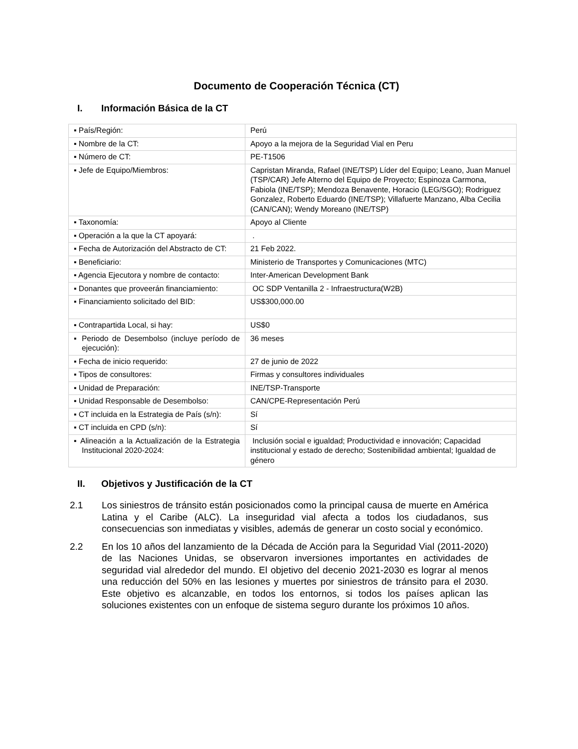Documento de Cooperación Técnica (CT)
I. Información Básica de la CT
| ▪ País/Región: | Perú |
| ▪ Nombre de la CT: | Apoyo a la mejora de la Seguridad Vial en Peru |
| ▪ Número de CT: | PE-T1506 |
| ▪ Jefe de Equipo/Miembros: | Capristan Miranda, Rafael (INE/TSP) Líder del Equipo; Leano, Juan Manuel (TSP/CAR) Jefe Alterno del Equipo de Proyecto; Espinoza Carmona, Fabiola (INE/TSP); Mendoza Benavente, Horacio (LEG/SGO); Rodriguez Gonzalez, Roberto Eduardo (INE/TSP); Villafuerte Manzano, Alba Cecilia (CAN/CAN); Wendy Moreano (INE/TSP) |
| ▪ Taxonomía: | Apoyo al Cliente |
| ▪ Operación a la que la CT apoyará: | . |
| ▪ Fecha de Autorización del Abstracto de CT: | 21 Feb 2022. |
| ▪ Beneficiario: | Ministerio de Transportes y Comunicaciones (MTC) |
| ▪ Agencia Ejecutora y nombre de contacto: | Inter-American Development Bank |
| ▪ Donantes que proveerán financiamiento: | OC SDP Ventanilla 2 - Infraestructura(W2B) |
| ▪ Financiamiento solicitado del BID: | US$300,000.00 |
| ▪ Contrapartida Local, si hay: | US$0 |
| ▪ Periodo de Desembolso (incluye período de ejecución): | 36 meses |
| ▪ Fecha de inicio requerido: | 27 de junio de 2022 |
| ▪ Tipos de consultores: | Firmas y consultores individuales |
| ▪ Unidad de Preparación: | INE/TSP-Transporte |
| ▪ Unidad Responsable de Desembolso: | CAN/CPE-Representación Perú |
| ▪ CT incluida en la Estrategia de País (s/n): | Sí |
| ▪ CT incluida en CPD (s/n): | Sí |
| ▪ Alineación a la Actualización de la Estrategia Institucional 2020-2024: | Inclusión social e igualdad; Productividad e innovación; Capacidad institucional y estado de derecho; Sostenibilidad ambiental; Igualdad de género |
II. Objetivos y Justificación de la CT
2.1 Los siniestros de tránsito están posicionados como la principal causa de muerte en América Latina y el Caribe (ALC). La inseguridad vial afecta a todos los ciudadanos, sus consecuencias son inmediatas y visibles, además de generar un costo social y económico.
2.2 En los 10 años del lanzamiento de la Década de Acción para la Seguridad Vial (2011-2020) de las Naciones Unidas, se observaron inversiones importantes en actividades de seguridad vial alrededor del mundo. El objetivo del decenio 2021-2030 es lograr al menos una reducción del 50% en las lesiones y muertes por siniestros de tránsito para el 2030. Este objetivo es alcanzable, en todos los entornos, si todos los países aplican las soluciones existentes con un enfoque de sistema seguro durante los próximos 10 años.